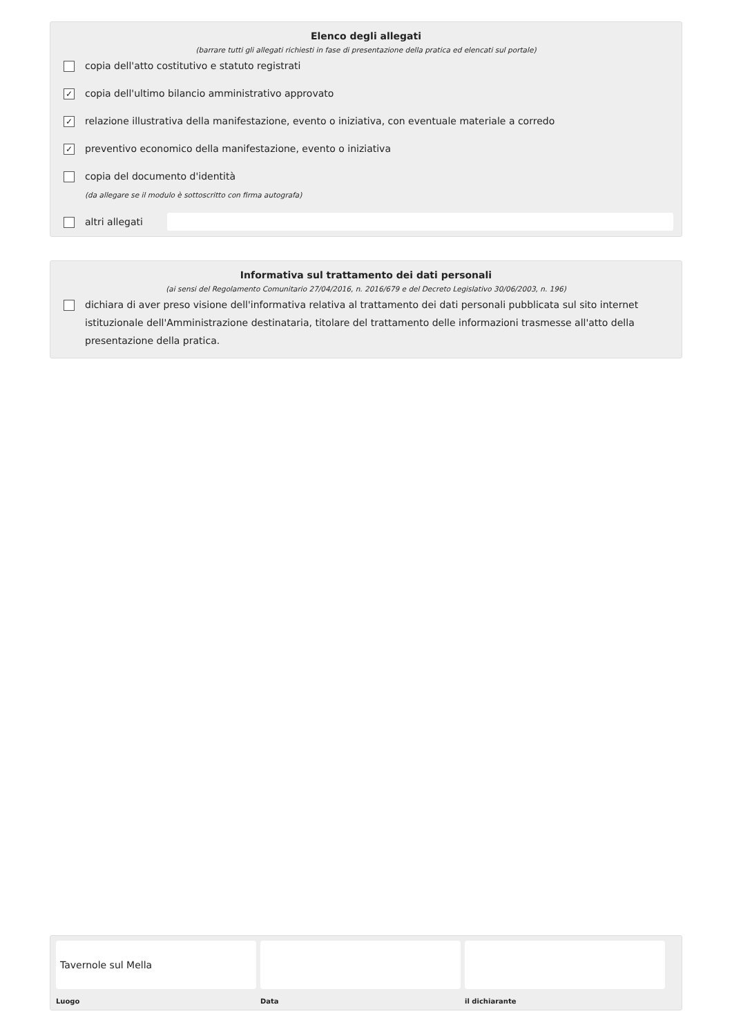Elenco degli allegati
(barrare tutti gli allegati richiesti in fase di presentazione della pratica ed elencati sul portale)
copia dell'atto costitutivo e statuto registrati
✓ copia dell'ultimo bilancio amministrativo approvato
✓ relazione illustrativa della manifestazione, evento o iniziativa, con eventuale materiale a corredo
✓ preventivo economico della manifestazione, evento o iniziativa
copia del documento d'identità
(da allegare se il modulo è sottoscritto con firma autografa)
altri allegati
Informativa sul trattamento dei dati personali
(ai sensi del Regolamento Comunitario 27/04/2016, n. 2016/679 e del Decreto Legislativo 30/06/2003, n. 196)
dichiara di aver preso visione dell'informativa relativa al trattamento dei dati personali pubblicata sul sito internet istituzionale dell'Amministrazione destinataria, titolare del trattamento delle informazioni trasmesse all'atto della presentazione della pratica.
Tavernole sul Mella
Luogo
Data il dichiarante